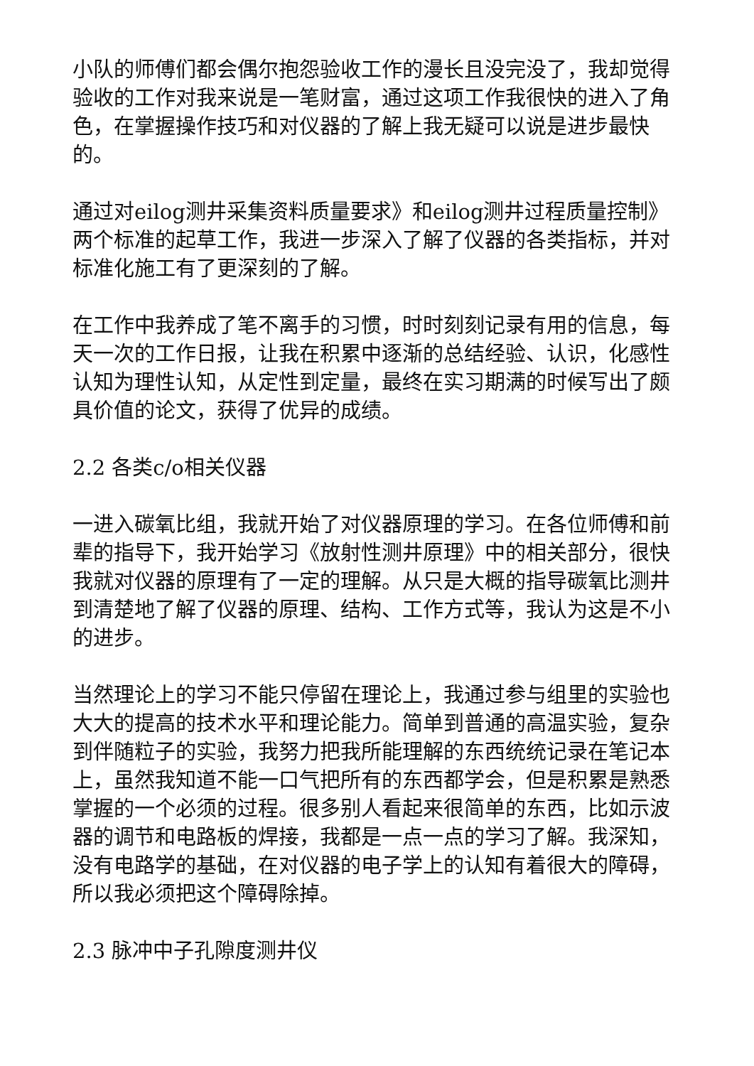小队的师傅们都会偶尔抱怨验收工作的漫长且没完没了，我却觉得验收的工作对我来说是一笔财富，通过这项工作我很快的进入了角色，在掌握操作技巧和对仪器的了解上我无疑可以说是进步最快的。
通过对eilog测井采集资料质量要求》和eilog测井过程质量控制》两个标准的起草工作，我进一步深入了解了仪器的各类指标，并对标准化施工有了更深刻的了解。
在工作中我养成了笔不离手的习惯，时时刻刻记录有用的信息，每天一次的工作日报，让我在积累中逐渐的总结经验、认识，化感性认知为理性认知，从定性到定量，最终在实习期满的时候写出了颇具价值的论文，获得了优异的成绩。
2.2 各类c/o相关仪器
一进入碳氧比组，我就开始了对仪器原理的学习。在各位师傅和前辈的指导下，我开始学习《放射性测井原理》中的相关部分，很快我就对仪器的原理有了一定的理解。从只是大概的指导碳氧比测井到清楚地了解了仪器的原理、结构、工作方式等，我认为这是不小的进步。
当然理论上的学习不能只停留在理论上，我通过参与组里的实验也大大的提高的技术水平和理论能力。简单到普通的高温实验，复杂到伴随粒子的实验，我努力把我所能理解的东西统统记录在笔记本上，虽然我知道不能一口气把所有的东西都学会，但是积累是熟悉掌握的一个必须的过程。很多别人看起来很简单的东西，比如示波器的调节和电路板的焊接，我都是一点一点的学习了解。我深知，没有电路学的基础，在对仪器的电子学上的认知有着很大的障碍，所以我必须把这个障碍除掉。
2.3 脉冲中子孔隙度测井仪